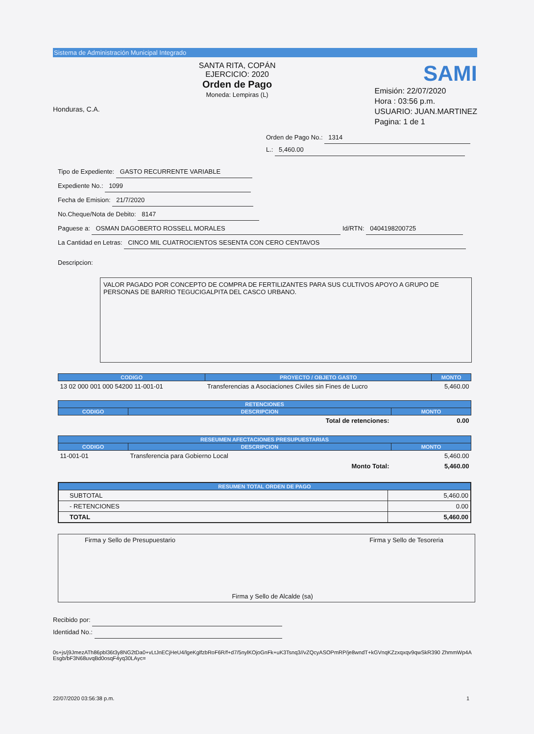Sistema de Administración Municipal Integrado
Honduras, C.A.
SANTA RITA, COPÁN
EJERCICIO: 2020
Orden de Pago
Moneda: Lempiras (L)
SAMI
Emisión: 22/07/2020
Hora : 03:56 p.m.
USUARIO: JUAN.MARTINEZ
Pagina: 1 de 1
Orden de Pago No.: 1314
L.: 5,460.00
Tipo de Expediente: GASTO RECURRENTE VARIABLE
Expediente No.: 1099
Fecha de Emision: 21/7/2020
No.Cheque/Nota de Debito: 8147
Paguese a: OSMAN DAGOBERTO ROSSELL MORALES Id/RTN: 0404198200725
La Cantidad en Letras: CINCO MIL CUATROCIENTOS SESENTA CON CERO CENTAVOS
Descripcion:
VALOR PAGADO POR CONCEPTO DE COMPRA DE FERTILIZANTES PARA SUS CULTIVOS APOYO A GRUPO DE PERSONAS DE BARRIO TEGUCIGALPITA DEL CASCO URBANO.
| CODIGO | PROYECTO / OBJETO GASTO | MONTO |
| --- | --- | --- |
| 13 02 000 001 000 54200 11-001-01 | Transferencias a Asociaciones Civiles sin Fines de Lucro | 5,460.00 |
| RETENCIONES | | |
| --- | --- | --- |
| CODIGO | DESCRIPCION | MONTO |
| | Total de retenciones: | 0.00 |
| RESEUMEN AFECTACIONES PRESUPUESTARIAS | | |
| --- | --- | --- |
| CODIGO | DESCRIPCION | MONTO |
| 11-001-01 | Transferencia para Gobierno Local | 5,460.00 |
| | Monto Total: | 5,460.00 |
| RESUMEN TOTAL ORDEN DE PAGO | |
| --- | --- |
| SUBTOTAL | 5,460.00 |
| - RETENCIONES | 0.00 |
| TOTAL | 5,460.00 |
Firma y Sello de Presupuestario
Firma y Sello de Alcalde (sa) Firma y Sello de Tesoreria
Recibido por:
Identidad No.:
0s+js/j9JmezATh86pbl36t3y8NG2tDa0+vLtJnECjHeU4/lgeKglfzbRoF6R/f+d7/5nylKOjoGnFk+uK3Tsnq3//vZQcyASOPmRP/je8wndT+kGVnqKZzxqxqv9qwSkR390 ZhmmWp4AEsgb/bF3N68uvqBd0osqF4yq30LAyc=
22/07/2020 03:56:38 p.m. 1